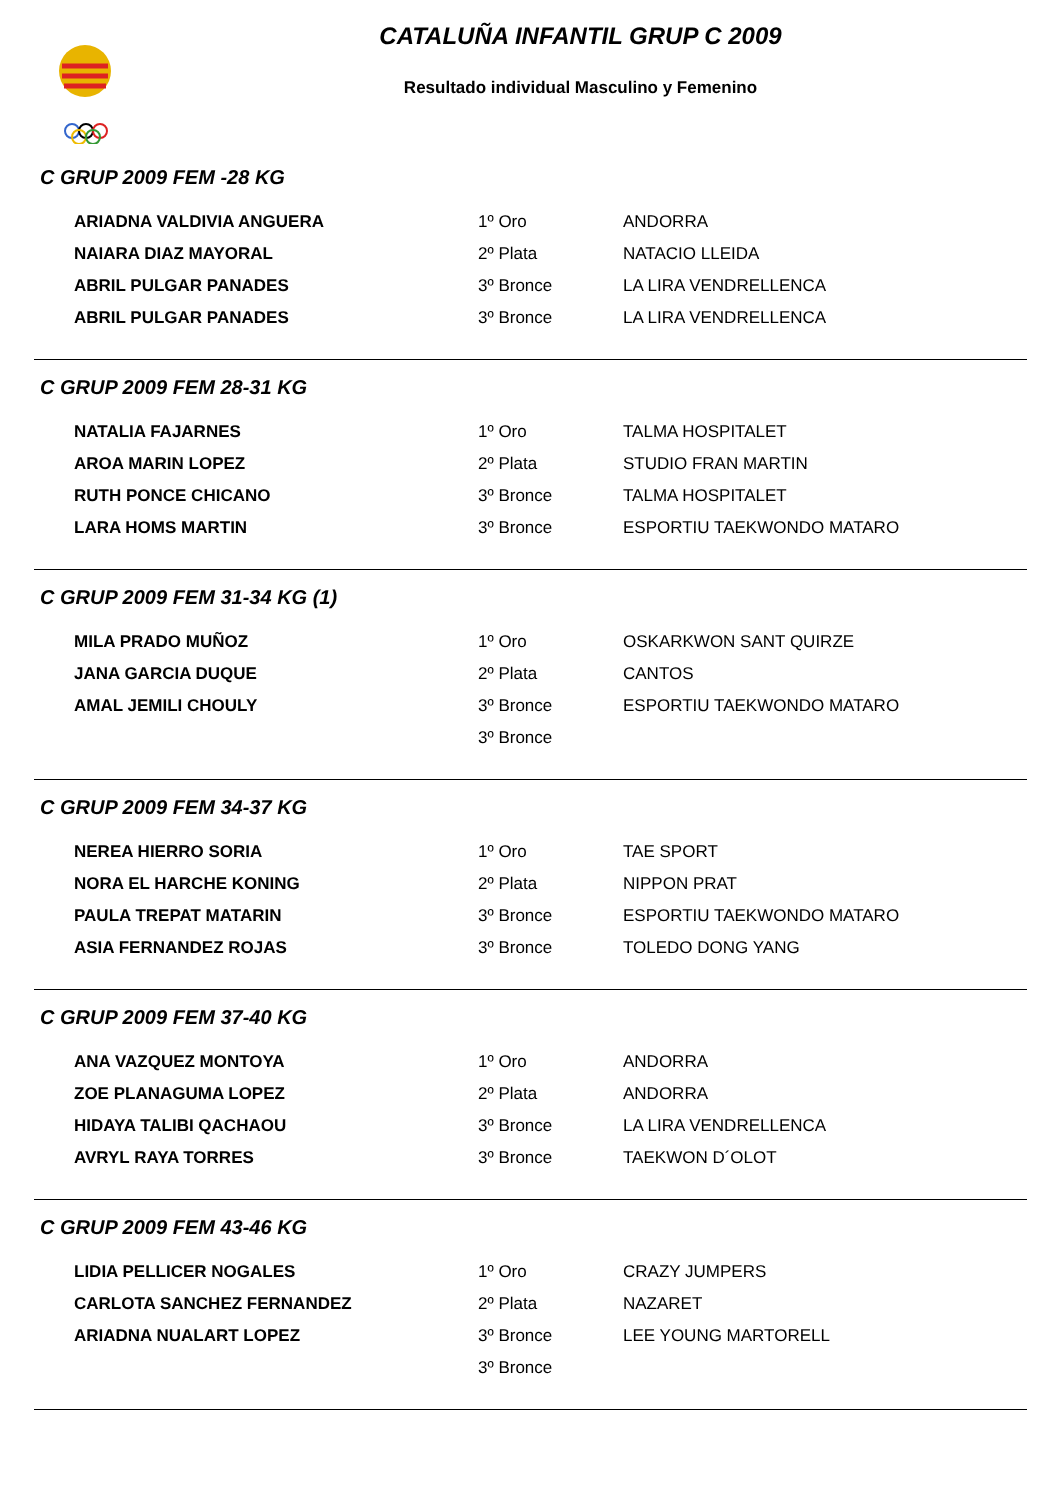CATALUÑA INFANTIL GRUP C 2009
Resultado individual Masculino y Femenino
C GRUP 2009 FEM -28 KG
| ARIADNA VALDIVIA ANGUERA | 1º Oro | ANDORRA |
| NAIARA DIAZ MAYORAL | 2º Plata | NATACIO LLEIDA |
| ABRIL PULGAR PANADES | 3º Bronce | LA LIRA VENDRELLENCA |
| ABRIL PULGAR PANADES | 3º Bronce | LA LIRA VENDRELLENCA |
C GRUP 2009 FEM 28-31 KG
| NATALIA FAJARNES | 1º Oro | TALMA HOSPITALET |
| AROA MARIN LOPEZ | 2º Plata | STUDIO FRAN MARTIN |
| RUTH PONCE CHICANO | 3º Bronce | TALMA HOSPITALET |
| LARA HOMS MARTIN | 3º Bronce | ESPORTIU TAEKWONDO MATARO |
C GRUP 2009 FEM 31-34 KG (1)
| MILA PRADO MUÑOZ | 1º Oro | OSKARKWON SANT QUIRZE |
| JANA GARCIA DUQUE | 2º Plata | CANTOS |
| AMAL JEMILI CHOULY | 3º Bronce | ESPORTIU TAEKWONDO MATARO |
| | 3º Bronce | |
C GRUP 2009 FEM 34-37 KG
| NEREA HIERRO SORIA | 1º Oro | TAE SPORT |
| NORA EL HARCHE KONING | 2º Plata | NIPPON PRAT |
| PAULA TREPAT MATARIN | 3º Bronce | ESPORTIU TAEKWONDO MATARO |
| ASIA FERNANDEZ ROJAS | 3º Bronce | TOLEDO DONG YANG |
C GRUP 2009 FEM 37-40 KG
| ANA VAZQUEZ MONTOYA | 1º Oro | ANDORRA |
| ZOE PLANAGUMA LOPEZ | 2º Plata | ANDORRA |
| HIDAYA TALIBI QACHAOU | 3º Bronce | LA LIRA VENDRELLENCA |
| AVRYL RAYA TORRES | 3º Bronce | TAEKWON D´OLOT |
C GRUP 2009 FEM 43-46 KG
| LIDIA PELLICER NOGALES | 1º Oro | CRAZY JUMPERS |
| CARLOTA SANCHEZ FERNANDEZ | 2º Plata | NAZARET |
| ARIADNA NUALART LOPEZ | 3º Bronce | LEE YOUNG MARTORELL |
| | 3º Bronce | |